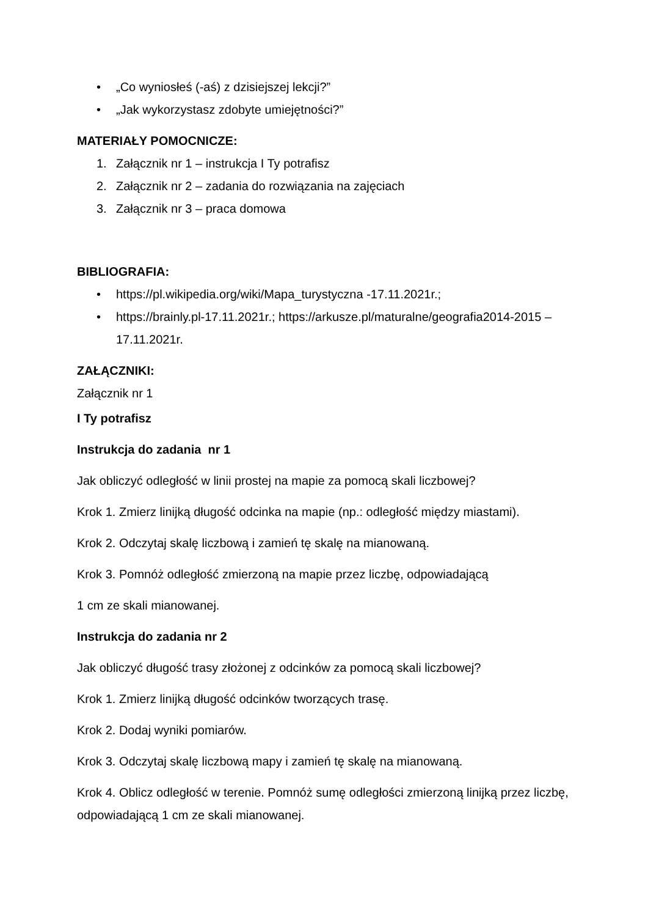• „Co wyniosłeś (-aś) z dzisiejszej lekcji?”
• „Jak wykorzystasz zdobyte umiejętności?”
MATERIAŁY POMOCNICZE:
1. Załącznik nr 1 – instrukcja I Ty potrafisz
2. Załącznik nr 2 – zadania do rozwiązania na zajęciach
3. Załącznik nr 3 – praca domowa
BIBLIOGRAFIA:
• https://pl.wikipedia.org/wiki/Mapa_turystyczna -17.11.2021r.;
• https://brainly.pl-17.11.2021r.; https://arkusze.pl/maturalne/geografia2014-2015 – 17.11.2021r.
ZAŁĄCZNIKI:
Załącznik nr 1
I Ty potrafisz
Instrukcja do zadania nr 1
Jak obliczyć odległość w linii prostej na mapie za pomocą skali liczbowej?
Krok 1. Zmierz linijką długość odcinka na mapie (np.: odległość między miastami).
Krok 2. Odczytaj skalę liczbową i zamień tę skalę na mianowaną.
Krok 3. Pomnóż odległość zmierzoną na mapie przez liczbę, odpowiadającą
1 cm ze skali mianowanej.
Instrukcja do zadania nr 2
Jak obliczyć długość trasy złożonej z odcinków za pomocą skali liczbowej?
Krok 1. Zmierz linijką długość odcinków tworzących trasę.
Krok 2. Dodaj wyniki pomiarów.
Krok 3. Odczytaj skalę liczbową mapy i zamień tę skalę na mianowaną.
Krok 4. Oblicz odległość w terenie. Pomnóż sumę odległości zmierzoną linijką przez liczbę, odpowiadającą 1 cm ze skali mianowanej.